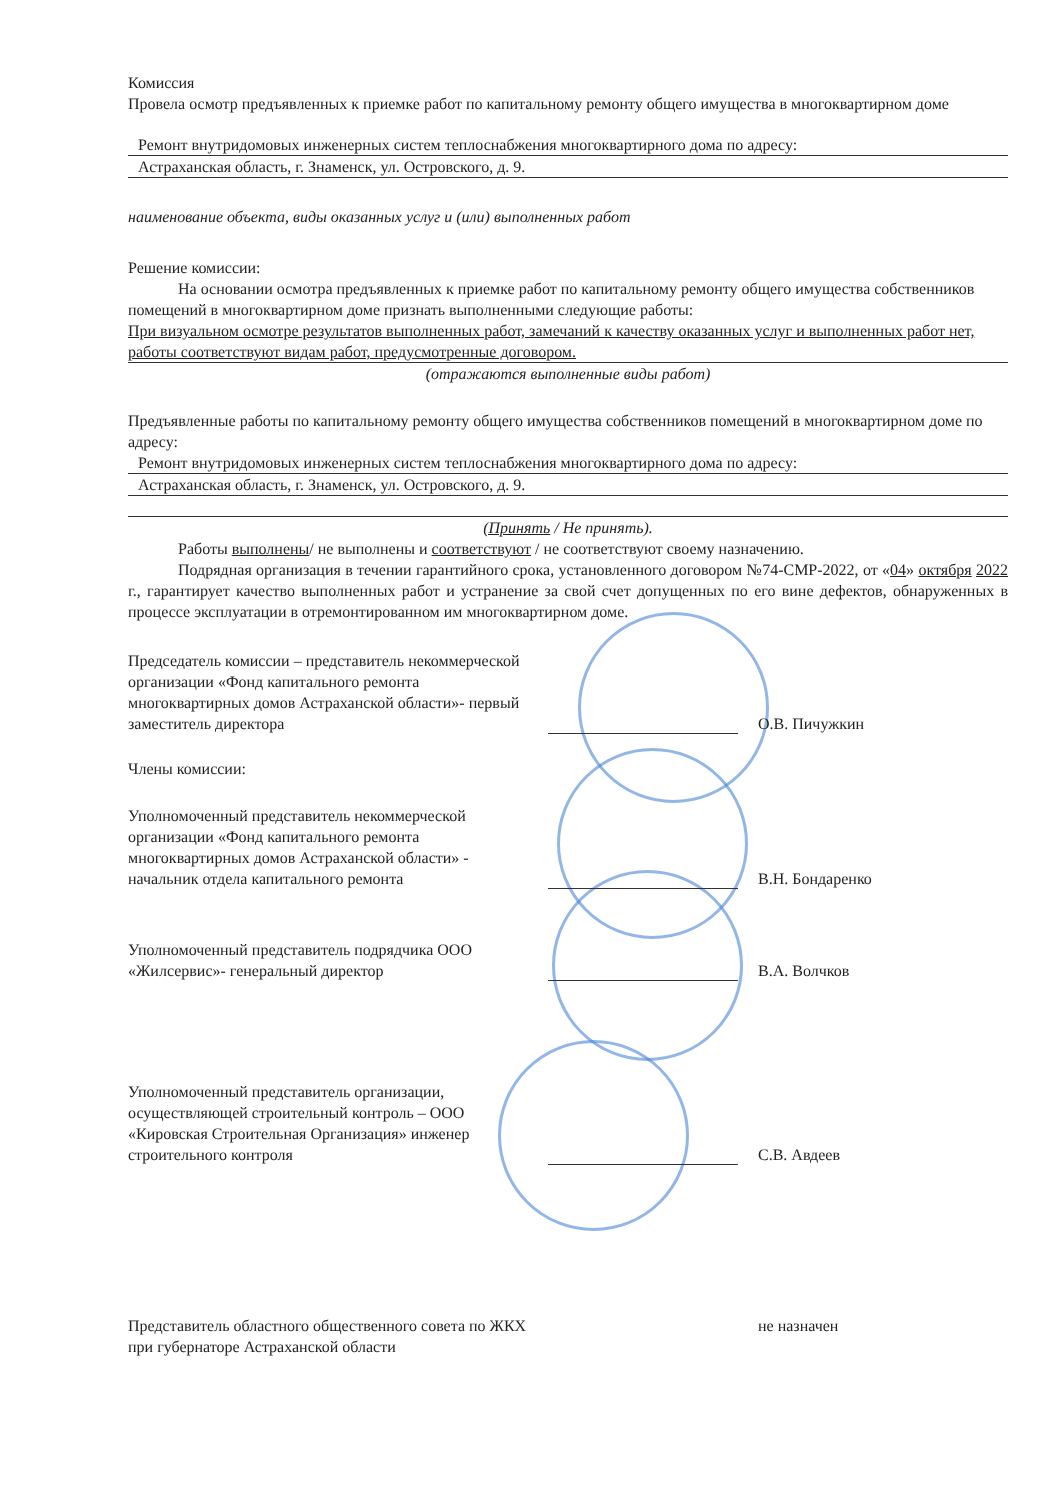Комиссия
Провела осмотр предъявленных к приемке работ по капитальному ремонту общего имущества в многоквартирном доме
Ремонт внутридомовых инженерных систем теплоснабжения многоквартирного дома по адресу:
Астраханская область, г. Знаменск, ул. Островского, д. 9.
наименование объекта, виды оказанных услуг и (или) выполненных работ
Решение комиссии:
На основании осмотра предъявленных к приемке работ по капитальному ремонту общего имущества собственников помещений в многоквартирном доме признать выполненными следующие работы:
При визуальном осмотре результатов выполненных работ, замечаний к качеству оказанных услуг и выполненных работ нет, работы соответствуют видам работ, предусмотренные договором.
(отражаются выполненные виды работ)
Предъявленные работы по капитальному ремонту общего имущества собственников помещений в многоквартирном доме по адресу:
Ремонт внутридомовых инженерных систем теплоснабжения многоквартирного дома по адресу:
Астраханская область, г. Знаменск, ул. Островского, д. 9.
(Принять / Не принять).
Работы выполнены/ не выполнены и соответствуют / не соответствуют своему назначению.
Подрядная организация в течении гарантийного срока, установленного договором №74-СМР-2022, от «04» октября 2022 г., гарантирует качество выполненных работ и устранение за свой счет допущенных по его вине дефектов, обнаруженных в процессе эксплуатации в отремонтированном им многоквартирном доме.
Председатель комиссии – представитель некоммерческой организации «Фонд капитального ремонта многоквартирных домов Астраханской области»- первый заместитель директора
О.В. Пичужкин
Члены комиссии:
Уполномоченный представитель некоммерческой организации «Фонд капитального ремонта многоквартирных домов Астраханской области» - начальник отдела капитального ремонта
В.Н. Бондаренко
Уполномоченный представитель подрядчика ООО «Жилсервис»- генеральный директор
В.А. Волчков
Уполномоченный представитель организации, осуществляющей строительный контроль – ООО «Кировская Строительная Организация» инженер строительного контроля
С.В. Авдеев
Представитель областного общественного совета по ЖКХ при губернаторе Астраханской области
не назначен